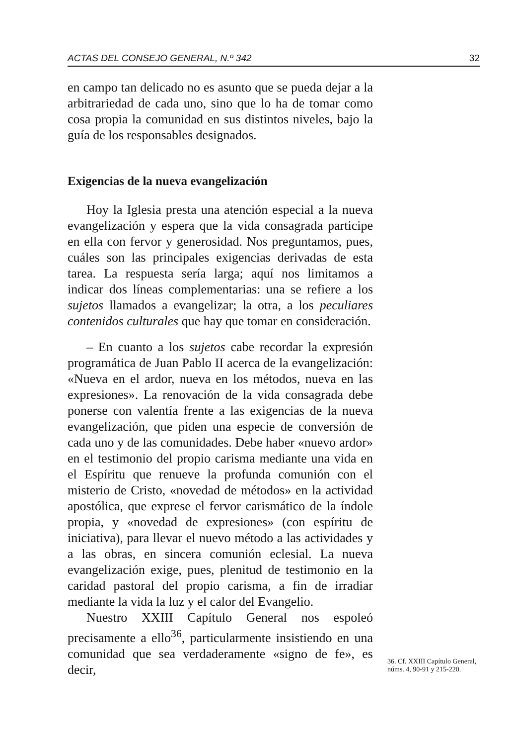ACTAS DEL CONSEJO GENERAL, N.º 342 32
en campo tan delicado no es asunto que se pueda dejar a la arbitrariedad de cada uno, sino que lo ha de tomar como cosa propia la comunidad en sus distintos niveles, bajo la guía de los responsables designados.
Exigencias de la nueva evangelización
Hoy la Iglesia presta una atención especial a la nueva evangelización y espera que la vida consagrada participe en ella con fervor y generosidad. Nos preguntamos, pues, cuáles son las principales exigencias derivadas de esta tarea. La respuesta sería larga; aquí nos limitamos a indicar dos líneas complementarias: una se refiere a los sujetos llamados a evangelizar; la otra, a los peculiares contenidos culturales que hay que tomar en consideración.
– En cuanto a los sujetos cabe recordar la expresión programática de Juan Pablo II acerca de la evangelización: «Nueva en el ardor, nueva en los métodos, nueva en las expresiones». La renovación de la vida consagrada debe ponerse con valentía frente a las exigencias de la nueva evangelización, que piden una especie de conversión de cada uno y de las comunidades. Debe haber «nuevo ardor» en el testimonio del propio carisma mediante una vida en el Espíritu que renueve la profunda comunión con el misterio de Cristo, «novedad de métodos» en la actividad apostólica, que exprese el fervor carismático de la índole propia, y «novedad de expresiones» (con espíritu de iniciativa), para llevar el nuevo método a las actividades y a las obras, en sincera comunión eclesial. La nueva evangelización exige, pues, plenitud de testimonio en la caridad pastoral del propio carisma, a fin de irradiar mediante la vida la luz y el calor del Evangelio.
Nuestro XXIII Capítulo General nos espoleó precisamente a ello<sup>36</sup>, particularmente insistiendo en una comunidad que sea verdaderamente «signo de fe», es decir,
36. Cf. XXIII Capítulo General, núms. 4, 90-91 y 215-220.